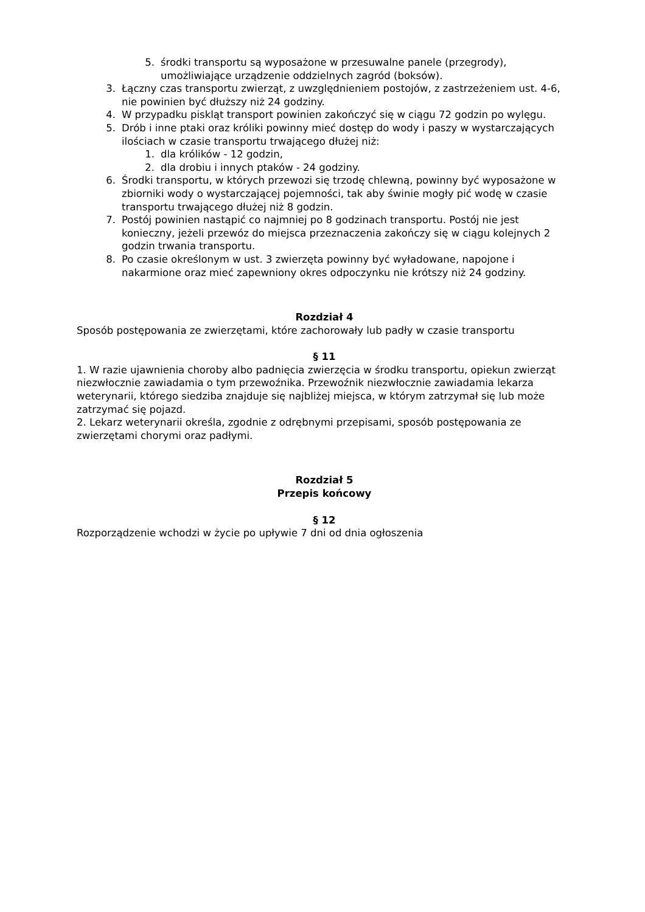5. środki transportu są wyposażone w przesuwalne panele (przegrody), umożliwiające urządzenie oddzielnych zagród (boksów).
3. Łączny czas transportu zwierząt, z uwzględnieniem postojów, z zastrzeżeniem ust. 4-6, nie powinien być dłuższy niż 24 godziny.
4. W przypadku piskląt transport powinien zakończyć się w ciągu 72 godzin po wylęgu.
5. Drób i inne ptaki oraz króliki powinny mieć dostęp do wody i paszy w wystarczających ilościach w czasie transportu trwającego dłużej niż:
1. dla królików - 12 godzin,
2. dla drobiu i innych ptaków - 24 godziny.
6. Środki transportu, w których przewozi się trzodę chlewną, powinny być wyposażone w zbiorniki wody o wystarczającej pojemności, tak aby świnie mogły pić wodę w czasie transportu trwającego dłużej niż 8 godzin.
7. Postój powinien nastąpić co najmniej po 8 godzinach transportu. Postój nie jest konieczny, jeżeli przewóz do miejsca przeznaczenia zakończy się w ciągu kolejnych 2 godzin trwania transportu.
8. Po czasie określonym w ust. 3 zwierzęta powinny być wyładowane, napojone i nakarmione oraz mieć zapewniony okres odpoczynku nie krótszy niż 24 godziny.
Rozdział 4
Sposób postępowania ze zwierzętami, które zachorowały lub padły w czasie transportu
§ 11
1. W razie ujawnienia choroby albo padnięcia zwierzęcia w środku transportu, opiekun zwierząt niezwłocznie zawiadamia o tym przewoźnika. Przewoźnik niezwłocznie zawiadamia lekarza weterynarii, którego siedziba znajduje się najbliżej miejsca, w którym zatrzymał się lub może zatrzymać się pojazd.
2. Lekarz weterynarii określa, zgodnie z odrębnymi przepisami, sposób postępowania ze zwierzętami chorymi oraz padłymi.
Rozdział 5
Przepis końcowy
§ 12
Rozporządzenie wchodzi w życie po upływie 7 dni od dnia ogłoszenia